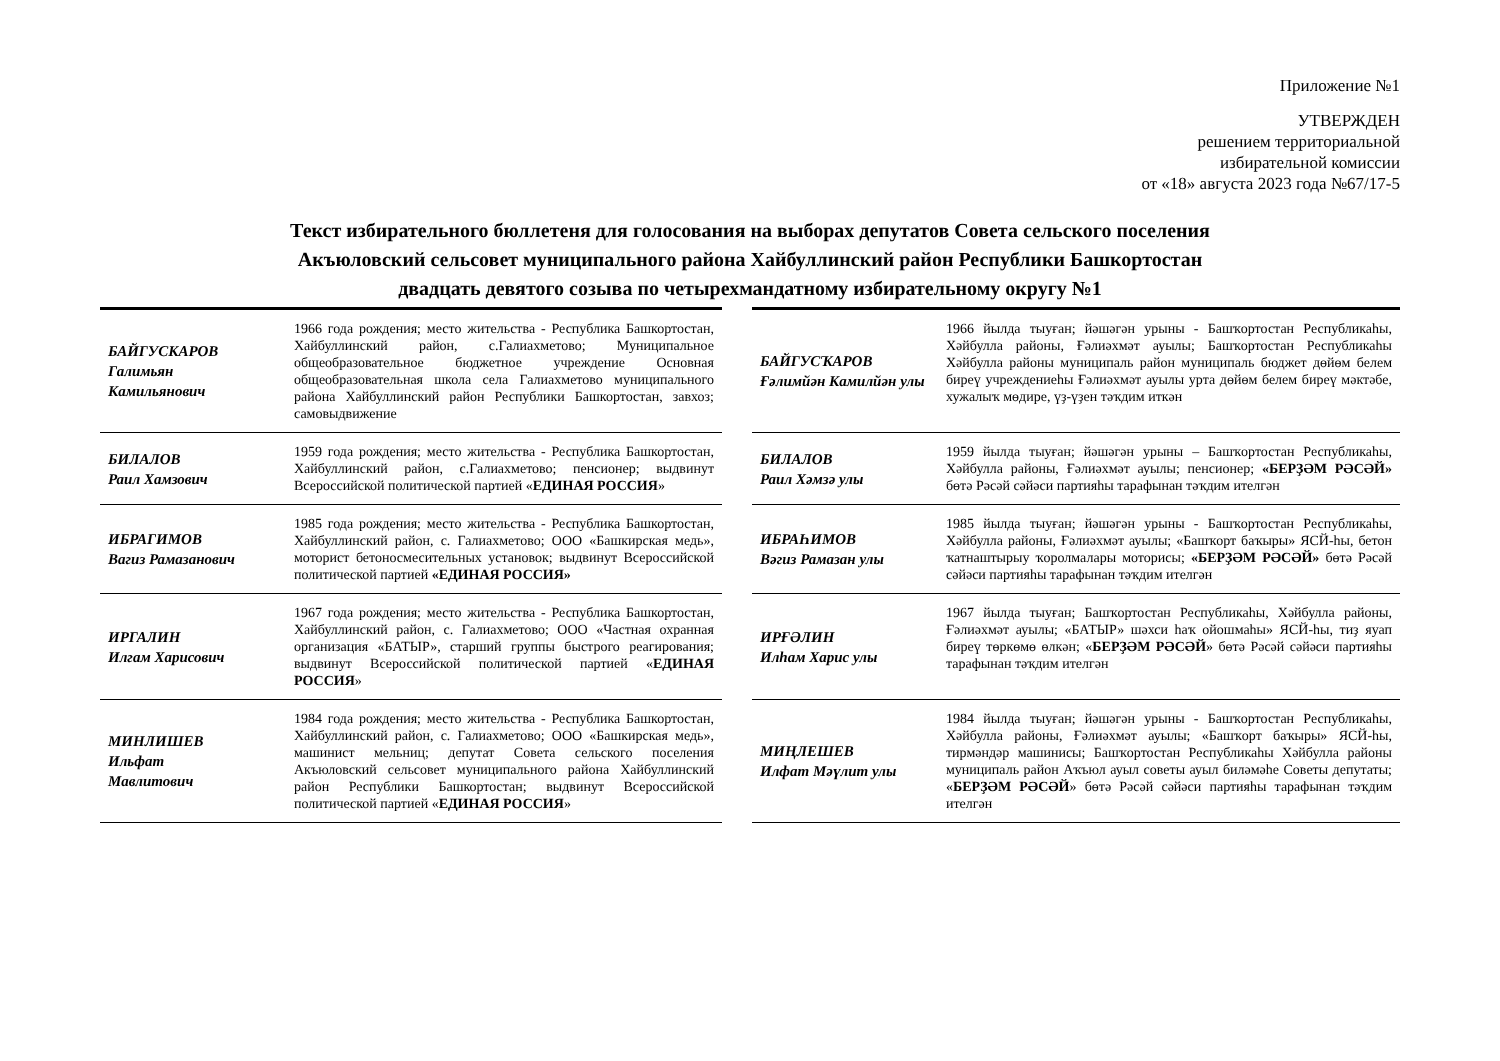Приложение №1
УТВЕРЖДЕН
решением территориальной
избирательной комиссии
от «18» августа 2023 года №67/17-5
Текст избирательного бюллетеня для голосования на выборах депутатов Совета сельского поселения
Акъюловский сельсовет муниципального района Хайбуллинский район Республики Башкортостан
двадцать девятого созыва по четырехмандатному избирательному округу №1
| БАЙГУСКАРОВ Галимьян Камильянович | 1966 года рождения; место жительства - Республика Башкортостан, Хайбуллинский район, с.Галиахметово; Муниципальное общеобразовательное бюджетное учреждение Основная общеобразовательная школа села Галиахметово муниципального района Хайбуллинский район Республики Башкортостан, завхоз; самовыдвижение | | БАЙГУСҠАРОВ Ғәлимйән Камилйән улы | 1966 йылда тыуған; йәшәгән урыны - Башҡортостан Республикаһы, Хәйбулла районы, Ғәлиәхмәт ауылы; Башҡортостан Республикаһы Хәйбулла районы муниципаль район муниципаль бюджет дөйөм белем биреү учреждениеһы Ғәлиәхмәт ауылы урта дөйөм белем биреү мәктәбе, хужалыҡ мөдире, үҙ-үҙен тәҡдим иткән |
| БИЛАЛОВ Раил Хамзович | 1959 года рождения; место жительства - Республика Башкортостан, Хайбуллинский район, с.Галиахметово; пенсионер; выдвинут Всероссийской политической партией « ЕДИНАЯ РОССИЯ » | | БИЛАЛОВ Раил Хәмзә улы | 1959 йылда тыуған; йәшәгән урыны – Башҡортостан Республикаһы, Хәйбулла районы, Ғәлиәхмәт ауылы; пенсионер; «БЕРҘӘМ РӘСӘЙ» бөтә Рәсәй сәйәси партияһы тарафынан тәҡдим ителгән |
| ИБРАГИМОВ Вагиз Рамазанович | 1985 года рождения; место жительства - Республика Башкортостан, Хайбуллинский район, с. Галиахметово; ООО «Башкирская медь», моторист бетоносмесительных установок; выдвинут Всероссийской политической партией «ЕДИНАЯ РОССИЯ» | | ИБРАҺИМОВ Вәгиз Рамазан улы | 1985 йылда тыуған; йәшәгән урыны - Башҡортостан Республикаһы, Хәйбулла районы, Ғәлиәхмәт ауылы; «Башҡорт баҡыры» ЯСЙ-һы, бетон ҡатнаштырыу ҡоролмалары моторисы; «БЕРҘӘМ РӘСӘЙ» бөтә Рәсәй сәйәси партияһы тарафынан тәҡдим ителгән |
| ИРГАЛИН Илгам Харисович | 1967 года рождения; место жительства - Республика Башкортостан, Хайбуллинский район, с. Галиахметово; ООО «Частная охранная организация «БАТЫР», старший группы быстрого реагирования; выдвинут Всероссийской политической партией « ЕДИНАЯ РОССИЯ » | | ИРҒӘЛИН Илһам Харис улы | 1967 йылда тыуған; Башҡортостан Республикаһы, Хәйбулла районы, Ғәлиәхмәт ауылы; «БАТЫР» шәхси һаҡ ойошмаһы» ЯСЙ-һы, тиҙ яуап биреү төркөмө өлкән; « БЕРҘӘМ РӘСӘЙ » бөтә Рәсәй сәйәси партияһы тарафынан тәҡдим ителгән |
| МИНЛИШЕВ Ильфат Мавлитович | 1984 года рождения; место жительства - Республика Башкортостан, Хайбуллинский район, с. Галиахметово; ООО «Башкирская медь», машинист мельниц; депутат Совета сельского поселения Акъюловский сельсовет муниципального района Хайбуллинский район Республики Башкортостан; выдвинут Всероссийской политической партией « ЕДИНАЯ РОССИЯ » | | МИҢЛЕШЕВ Илфат Мәүлит улы | 1984 йылда тыуған; йәшәгән урыны - Башҡортостан Республикаһы, Хәйбулла районы, Ғәлиәхмәт ауылы; «Башҡорт баҡыры» ЯСЙ-һы, тирмәндәр машинисы; Башҡортостан Республикаһы Хәйбулла районы муниципаль район Аҡъюл ауыл советы ауыл биләмәһе Советы депутаты; « БЕРҘӘМ РӘСӘЙ » бөтә Рәсәй сәйәси партияһы тарафынан тәҡдим ителгән |